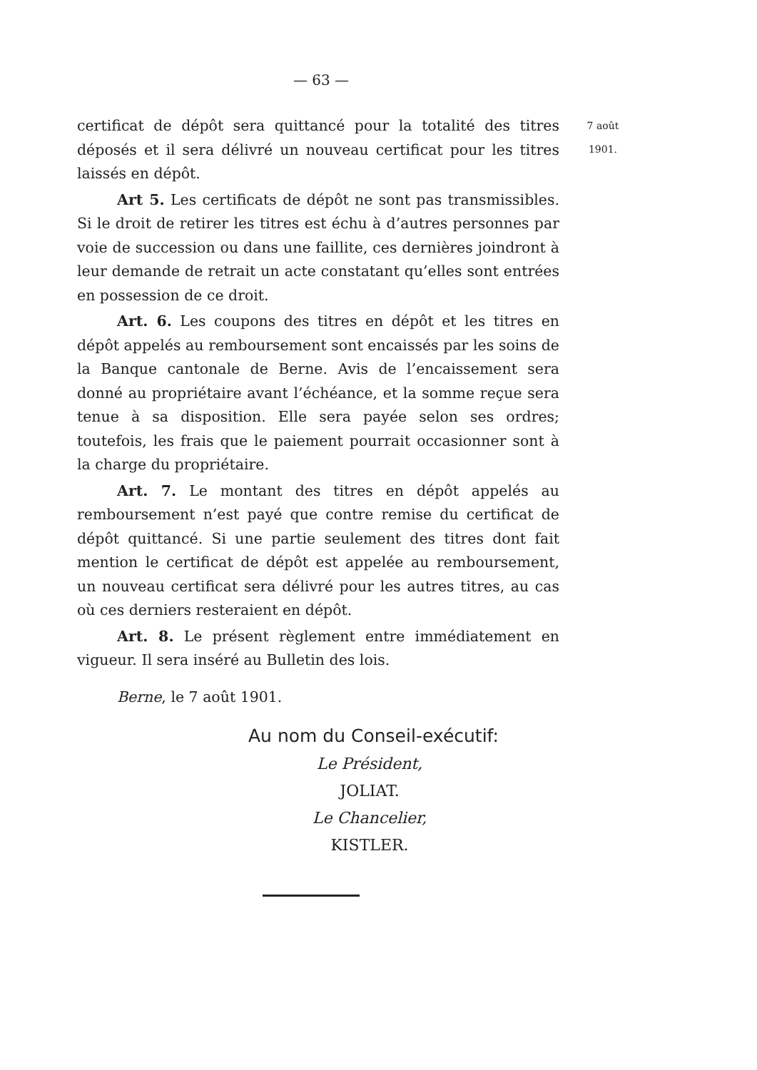— 63 —
certificat de dépôt sera quittancé pour la totalité des titres déposés et il sera délivré un nouveau certificat pour les titres laissés en dépôt.
Art 5. Les certificats de dépôt ne sont pas transmissibles. Si le droit de retirer les titres est échu à d’autres personnes par voie de succession ou dans une faillite, ces dernières joindront à leur demande de retrait un acte constatant qu’elles sont entrées en possession de ce droit.
Art. 6. Les coupons des titres en dépôt et les titres en dépôt appelés au remboursement sont encaissés par les soins de la Banque cantonale de Berne. Avis de l’encaissement sera donné au propriétaire avant l’échéance, et la somme reçue sera tenue à sa disposition. Elle sera payée selon ses ordres; toutefois, les frais que le paiement pourrait occasionner sont à la charge du propriétaire.
Art. 7. Le montant des titres en dépôt appelés au remboursement n’est payé que contre remise du certificat de dépôt quittancé. Si une partie seulement des titres dont fait mention le certificat de dépôt est appelée au remboursement, un nouveau certificat sera délivré pour les autres titres, au cas où ces derniers resteraient en dépôt.
Art. 8. Le présent règlement entre immédiatement en vigueur. Il sera inséré au Bulletin des lois.
Berne, le 7 août 1901.
Au nom du Conseil-exécutif:
Le Président,
JOLIAT.
Le Chancelier,
KISTLER.
7 août
1901.